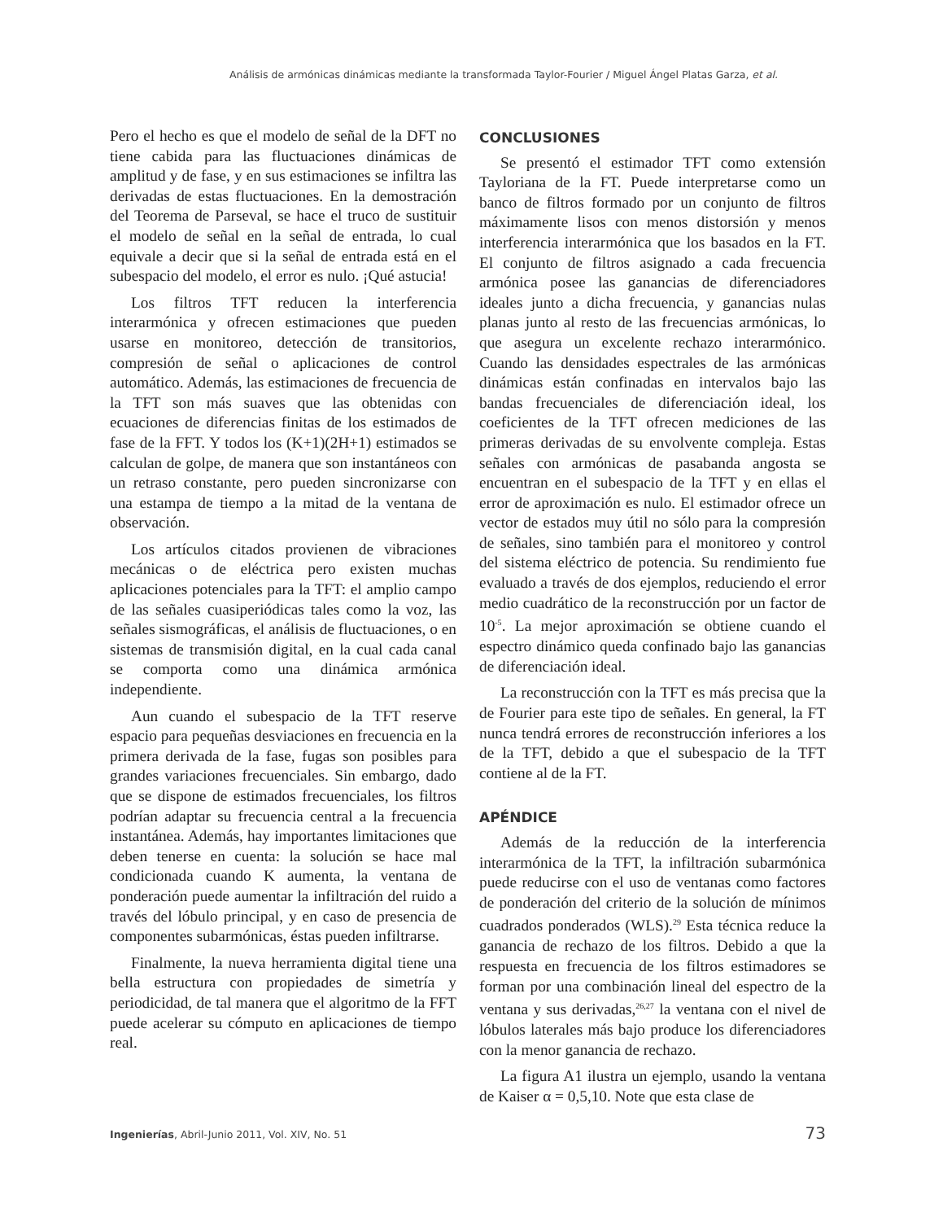Análisis de armónicas dinámicas mediante la transformada Taylor-Fourier / Miguel Ángel Platas Garza, et al.
Pero el hecho es que el modelo de señal de la DFT no tiene cabida para las fluctuaciones dinámicas de amplitud y de fase, y en sus estimaciones se infiltra las derivadas de estas fluctuaciones. En la demostración del Teorema de Parseval, se hace el truco de sustituir el modelo de señal en la señal de entrada, lo cual equivale a decir que si la señal de entrada está en el subespacio del modelo, el error es nulo. ¡Qué astucia!
Los filtros TFT reducen la interferencia interarmónica y ofrecen estimaciones que pueden usarse en monitoreo, detección de transitorios, compresión de señal o aplicaciones de control automático. Además, las estimaciones de frecuencia de la TFT son más suaves que las obtenidas con ecuaciones de diferencias finitas de los estimados de fase de la FFT. Y todos los (K+1)(2H+1) estimados se calculan de golpe, de manera que son instantáneos con un retraso constante, pero pueden sincronizarse con una estampa de tiempo a la mitad de la ventana de observación.
Los artículos citados provienen de vibraciones mecánicas o de eléctrica pero existen muchas aplicaciones potenciales para la TFT: el amplio campo de las señales cuasiperiódicas tales como la voz, las señales sismográficas, el análisis de fluctuaciones, o en sistemas de transmisión digital, en la cual cada canal se comporta como una dinámica armónica independiente.
Aun cuando el subespacio de la TFT reserve espacio para pequeñas desviaciones en frecuencia en la primera derivada de la fase, fugas son posibles para grandes variaciones frecuenciales. Sin embargo, dado que se dispone de estimados frecuenciales, los filtros podrían adaptar su frecuencia central a la frecuencia instantánea. Además, hay importantes limitaciones que deben tenerse en cuenta: la solución se hace mal condicionada cuando K aumenta, la ventana de ponderación puede aumentar la infiltración del ruido a través del lóbulo principal, y en caso de presencia de componentes subarmónicas, éstas pueden infiltrarse.
Finalmente, la nueva herramienta digital tiene una bella estructura con propiedades de simetría y periodicidad, de tal manera que el algoritmo de la FFT puede acelerar su cómputo en aplicaciones de tiempo real.
CONCLUSIONES
Se presentó el estimador TFT como extensión Tayloriana de la FT. Puede interpretarse como un banco de filtros formado por un conjunto de filtros máximamente lisos con menos distorsión y menos interferencia interarmónica que los basados en la FT. El conjunto de filtros asignado a cada frecuencia armónica posee las ganancias de diferenciadores ideales junto a dicha frecuencia, y ganancias nulas planas junto al resto de las frecuencias armónicas, lo que asegura un excelente rechazo interarmónico. Cuando las densidades espectrales de las armónicas dinámicas están confinadas en intervalos bajo las bandas frecuenciales de diferenciación ideal, los coeficientes de la TFT ofrecen mediciones de las primeras derivadas de su envolvente compleja. Estas señales con armónicas de pasabanda angosta se encuentran en el subespacio de la TFT y en ellas el error de aproximación es nulo. El estimador ofrece un vector de estados muy útil no sólo para la compresión de señales, sino también para el monitoreo y control del sistema eléctrico de potencia. Su rendimiento fue evaluado a través de dos ejemplos, reduciendo el error medio cuadrático de la reconstrucción por un factor de 10<sup>-5</sup>. La mejor aproximación se obtiene cuando el espectro dinámico queda confinado bajo las ganancias de diferenciación ideal.
La reconstrucción con la TFT es más precisa que la de Fourier para este tipo de señales. En general, la FT nunca tendrá errores de reconstrucción inferiores a los de la TFT, debido a que el subespacio de la TFT contiene al de la FT.
APÉNDICE
Además de la reducción de la interferencia interarmónica de la TFT, la infiltración subarmónica puede reducirse con el uso de ventanas como factores de ponderación del criterio de la solución de mínimos cuadrados ponderados (WLS).<sup>29</sup> Esta técnica reduce la ganancia de rechazo de los filtros. Debido a que la respuesta en frecuencia de los filtros estimadores se forman por una combinación lineal del espectro de la ventana y sus derivadas,<sup>26,27</sup> la ventana con el nivel de lóbulos laterales más bajo produce los diferenciadores con la menor ganancia de rechazo.
La figura A1 ilustra un ejemplo, usando la ventana de Kaiser α = 0,5,10. Note que esta clase de
Ingenierías, Abril-Junio 2011, Vol. XIV, No. 51 73